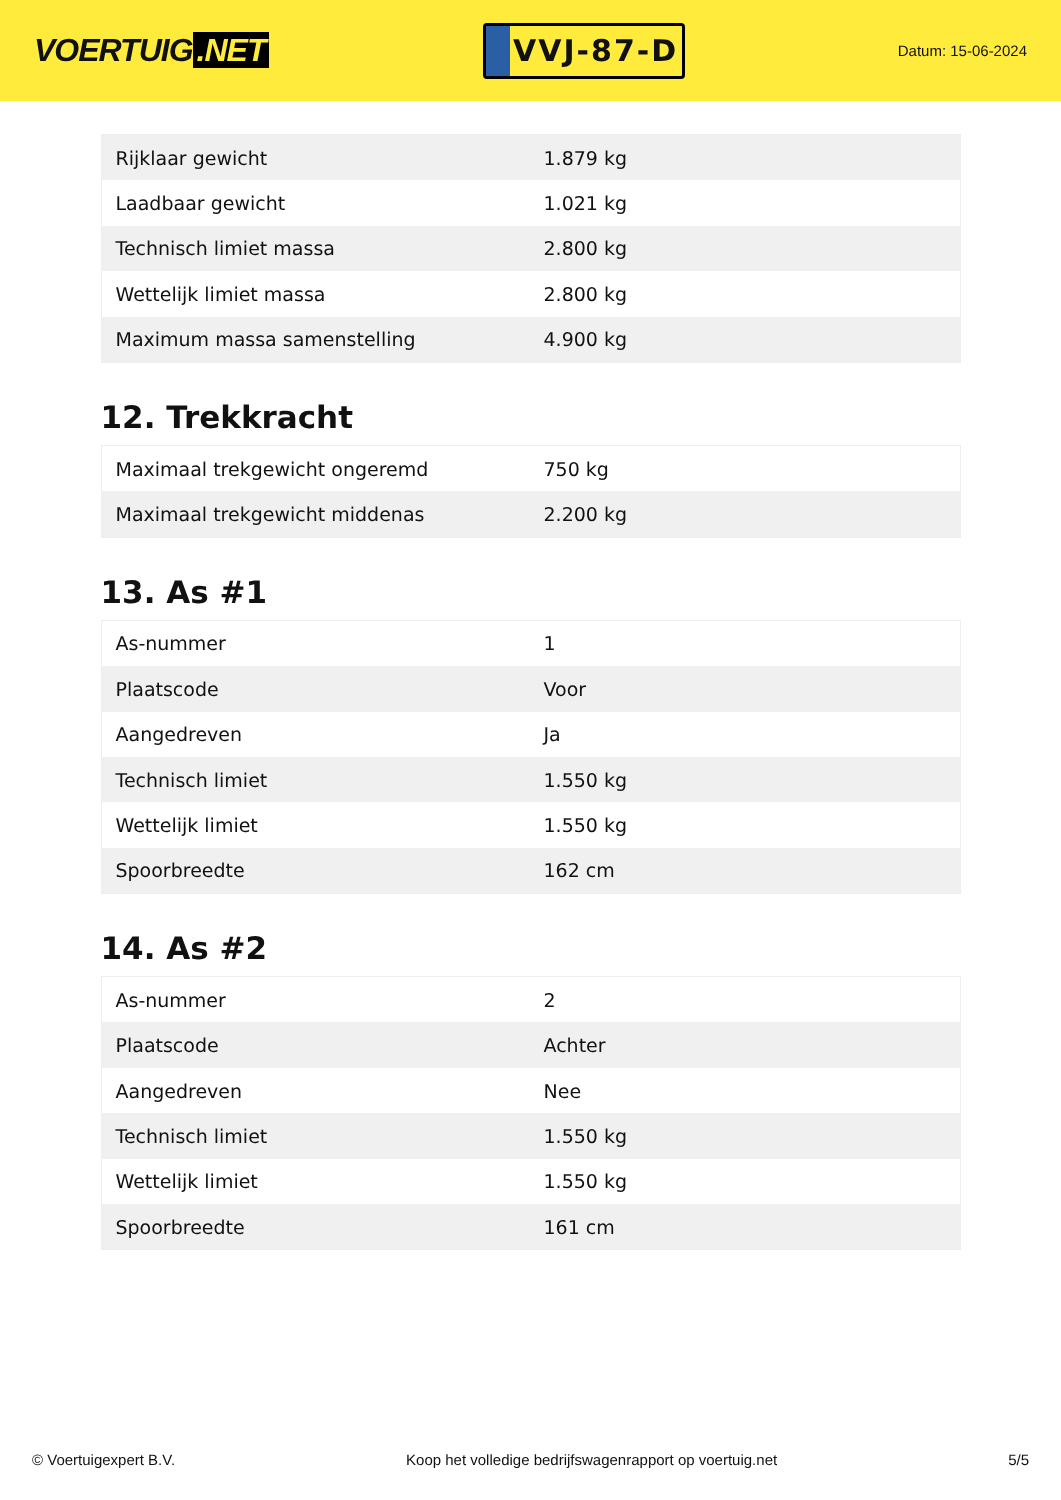VOERTUIG.NET
VVJ-87-D
Datum: 15-06-2024
| Rijklaar gewicht | 1.879 kg |
| Laadbaar gewicht | 1.021 kg |
| Technisch limiet massa | 2.800 kg |
| Wettelijk limiet massa | 2.800 kg |
| Maximum massa samenstelling | 4.900 kg |
12. Trekkracht
| Maximaal trekgewicht ongeremd | 750 kg |
| Maximaal trekgewicht middenas | 2.200 kg |
13. As #1
| As-nummer | 1 |
| Plaatscode | Voor |
| Aangedreven | Ja |
| Technisch limiet | 1.550 kg |
| Wettelijk limiet | 1.550 kg |
| Spoorbreedte | 162 cm |
14. As #2
| As-nummer | 2 |
| Plaatscode | Achter |
| Aangedreven | Nee |
| Technisch limiet | 1.550 kg |
| Wettelijk limiet | 1.550 kg |
| Spoorbreedte | 161 cm |
© Voertuigexpert B.V. Koop het volledige bedrijfswagenrapport op voertuig.net 5/5